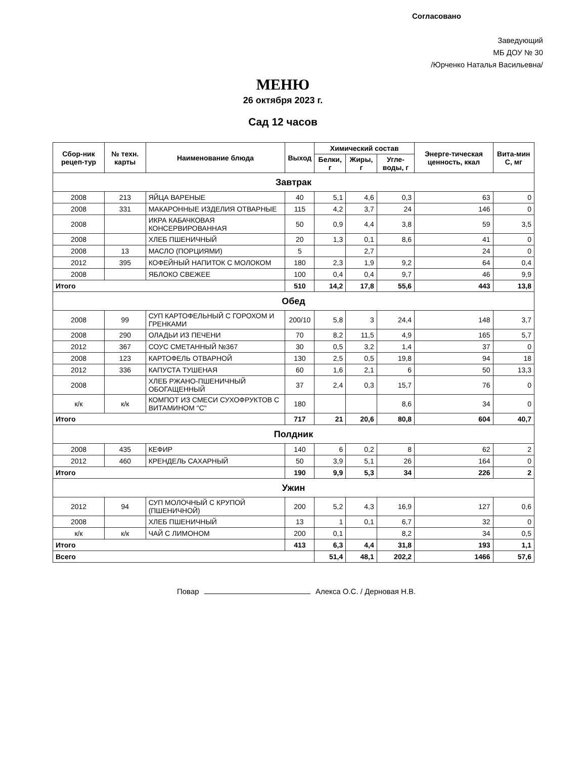Согласовано
Заведующий
МБ ДОУ № 30
/Юрченко Наталья Васильевна/
МЕНЮ
26 октября 2023 г.
Сад 12 часов
| Сбор-ник рецеп-тур | № техн. карты | Наименование блюда | Выход | Химический состав | | | Энерге-тическая ценность, ккал | Вита-мин С, мг |
| --- | --- | --- | --- | --- | --- | --- | --- | --- |
| | | | | Белки, г | Жиры, г | Угле-воды, г | | |
| Завтрак | | | | | | | | |
| 2008 | 213 | ЯЙЦА ВАРЕНЫЕ | 40 | 5,1 | 4,6 | 0,3 | 63 | 0 |
| 2008 | 331 | МАКАРОННЫЕ ИЗДЕЛИЯ ОТВАРНЫЕ | 115 | 4,2 | 3,7 | 24 | 146 | 0 |
| 2008 | | ИКРА КАБАЧКОВАЯ КОНСЕРВИРОВАННАЯ | 50 | 0,9 | 4,4 | 3,8 | 59 | 3,5 |
| 2008 | | ХЛЕБ ПШЕНИЧНЫЙ | 20 | 1,3 | 0,1 | 8,6 | 41 | 0 |
| 2008 | 13 | МАСЛО (ПОРЦИЯМИ) | 5 | | 2,7 | | 24 | 0 |
| 2012 | 395 | КОФЕЙНЫЙ НАПИТОК С МОЛОКОМ | 180 | 2,3 | 1,9 | 9,2 | 64 | 0,4 |
| 2008 | | ЯБЛОКО СВЕЖЕЕ | 100 | 0,4 | 0,4 | 9,7 | 46 | 9,9 |
| Итого | | | 510 | 14,2 | 17,8 | 55,6 | 443 | 13,8 |
| Обед | | | | | | | | |
| 2008 | 99 | СУП КАРТОФЕЛЬНЫЙ С ГОРОХОМ И ГРЕНКАМИ | 200/10 | 5,8 | 3 | 24,4 | 148 | 3,7 |
| 2008 | 290 | ОЛАДЬИ ИЗ ПЕЧЕНИ | 70 | 8,2 | 11,5 | 4,9 | 165 | 5,7 |
| 2012 | 367 | СОУС СМЕТАННЫЙ №367 | 30 | 0,5 | 3,2 | 1,4 | 37 | 0 |
| 2008 | 123 | КАРТОФЕЛЬ ОТВАРНОЙ | 130 | 2,5 | 0,5 | 19,8 | 94 | 18 |
| 2012 | 336 | КАПУСТА ТУШЕНАЯ | 60 | 1,6 | 2,1 | 6 | 50 | 13,3 |
| 2008 | | ХЛЕБ РЖАНО-ПШЕНИЧНЫЙ ОБОГАЩЕННЫЙ | 37 | 2,4 | 0,3 | 15,7 | 76 | 0 |
| к/к | к/к | КОМПОТ ИЗ СМЕСИ СУХОФРУКТОВ С ВИТАМИНОМ "С" | 180 | | | 8,6 | 34 | 0 |
| Итого | | | 717 | 21 | 20,6 | 80,8 | 604 | 40,7 |
| Полдник | | | | | | | | |
| 2008 | 435 | КЕФИР | 140 | 6 | 0,2 | 8 | 62 | 2 |
| 2012 | 460 | КРЕНДЕЛЬ САХАРНЫЙ | 50 | 3,9 | 5,1 | 26 | 164 | 0 |
| Итого | | | 190 | 9,9 | 5,3 | 34 | 226 | 2 |
| Ужин | | | | | | | | |
| 2012 | 94 | СУП МОЛОЧНЫЙ С КРУПОЙ (ПШЕНИЧНОЙ) | 200 | 5,2 | 4,3 | 16,9 | 127 | 0,6 |
| 2008 | | ХЛЕБ ПШЕНИЧНЫЙ | 13 | 1 | 0,1 | 6,7 | 32 | 0 |
| к/к | к/к | ЧАЙ С ЛИМОНОМ | 200 | 0,1 | | 8,2 | 34 | 0,5 |
| Итого | | | 413 | 6,3 | 4,4 | 31,8 | 193 | 1,1 |
| Всего | | | | 51,4 | 48,1 | 202,2 | 1466 | 57,6 |
Повар Алекса О.С. / Дерновая Н.В.